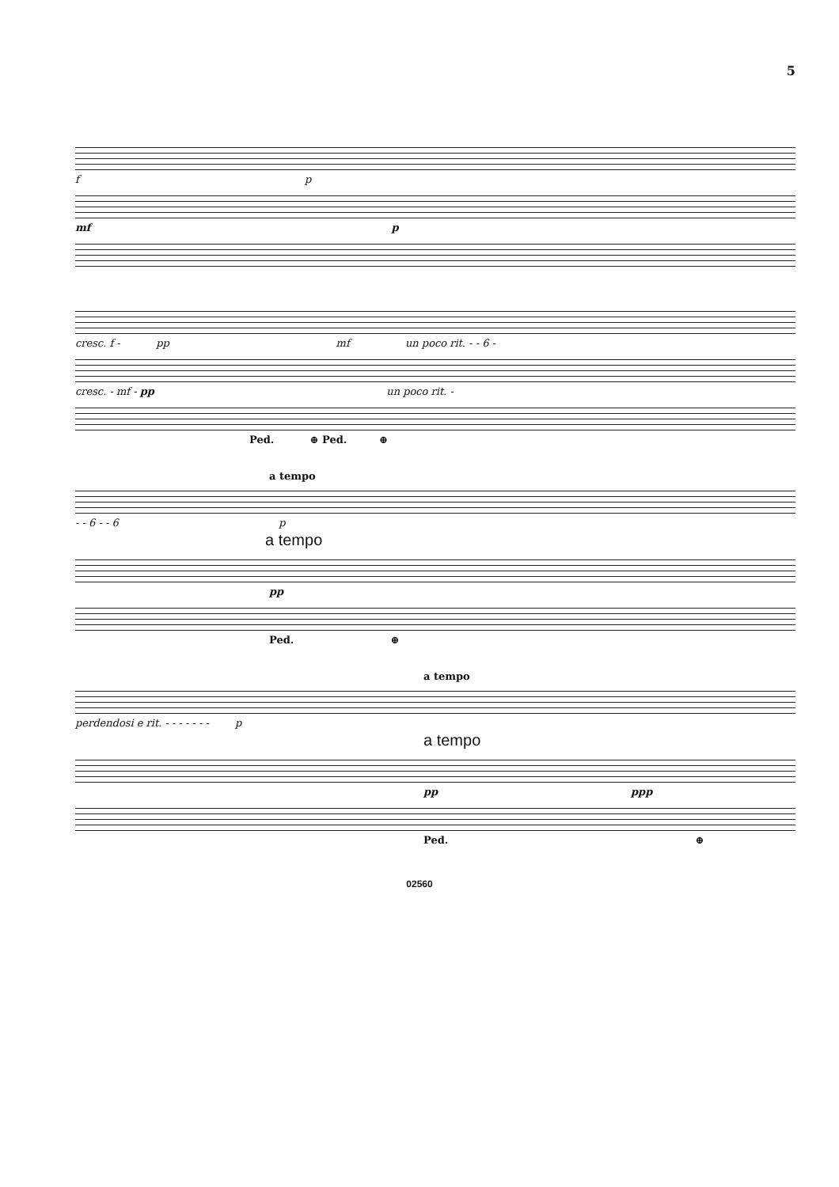5
f p
mf p
cresc. f - pp mf un poco rit. - - 6 -
cresc. - mf - pp un poco rit. -
Ped. ⊕ Ped. ⊕
a tempo
- - 6 - - 6 p
a tempo
pp
Ped. ⊕
a tempo
perdendosi e rit. - - - - - - - p
a tempo
pp ppp
Ped. ⊕
02560